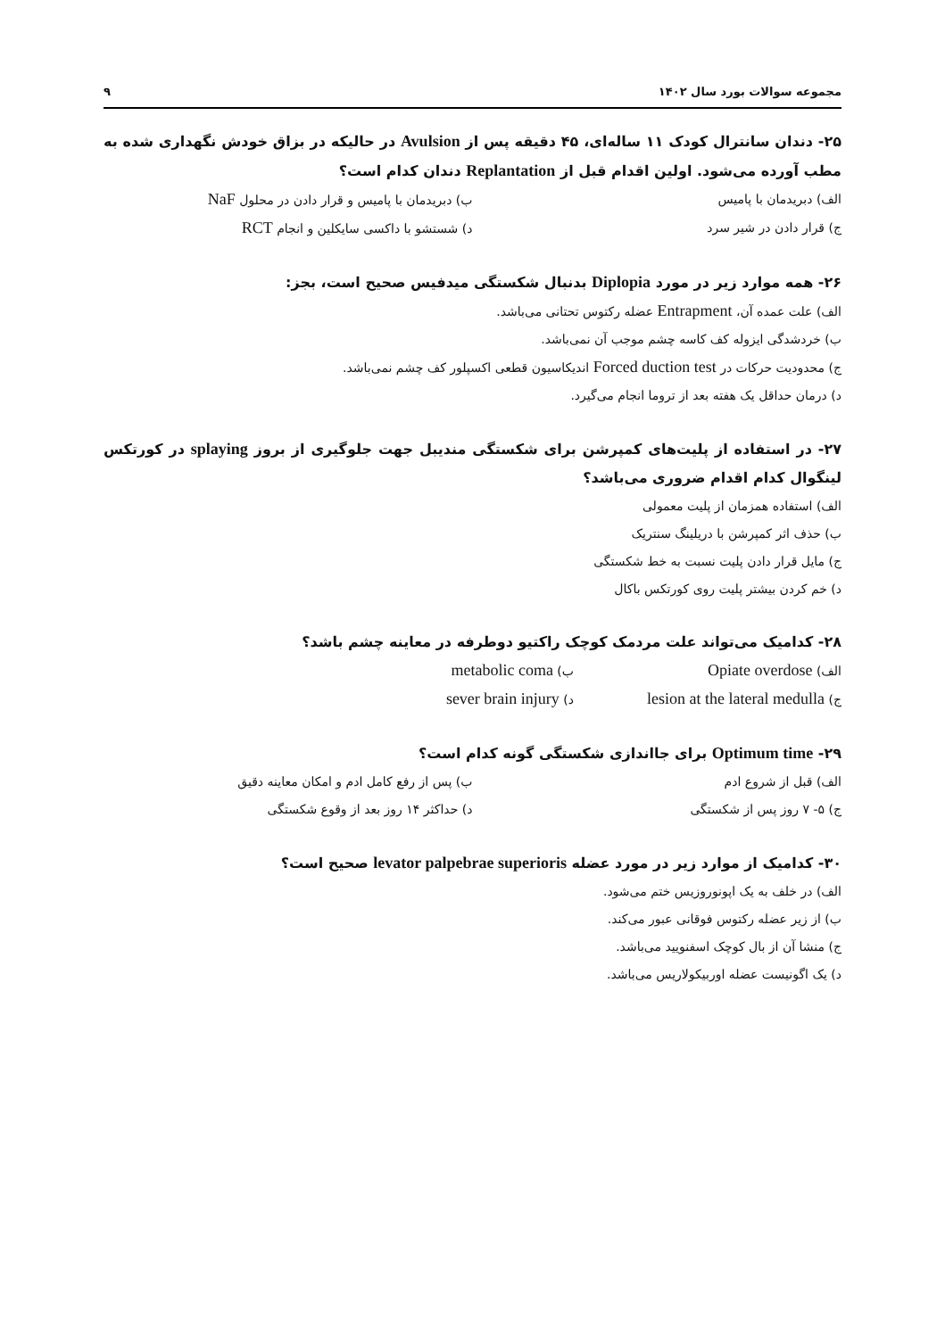مجموعه سوالات بورد سال ۱۴۰۲ ۹
۲۵- دندان سانترال کودک ۱۱ ساله‌ای، ۴۵ دقیقه پس از Avulsion در حالیکه در بزاق خودش نگهداری شده به مطب آورده می‌شود. اولین اقدام قبل از Replantation دندان کدام است؟
الف) دبریدمان با پامیس
ب) دبریدمان با پامیس و قرار دادن در محلول NaF
ج) قرار دادن در شیر سرد
د) شستشو با داکسی سایکلین و انجام RCT
۲۶- همه موارد زیر در مورد Diplopia بدنبال شکستگی میدفیس صحیح است، بجز:
الف) علت عمده آن، Entrapment عضله رکتوس تحتانی می‌باشد.
ب) خردشدگی ایزوله کف کاسه چشم موجب آن نمی‌باشد.
ج) محدودیت حرکات در Forced duction test اندیکاسیون قطعی اکسپلور کف چشم نمی‌باشد.
د) درمان حداقل یک هفته بعد از تروما انجام می‌گیرد.
۲۷- در استفاده از پلیت‌های کمپرشن برای شکستگی مندیبل جهت جلوگیری از بروز splaying در کورتکس لینگوال کدام اقدام ضروری می‌باشد؟
الف) استفاده همزمان از پلیت معمولی
ب) حذف اثر کمپرشن با دریلینگ سنتریک
ج) مایل قرار دادن پلیت نسبت به خط شکستگی
د) خم کردن بیشتر پلیت روی کورتکس باکال
۲۸- کدامیک می‌تواند علت مردمک کوچک راکتیو دوطرفه در معاینه چشم باشد؟
الف) Opiate overdose
ب) metabolic coma
ج) lesion at the lateral medulla
د) sever brain injury
۲۹- Optimum time برای جااندازی شکستگی گونه کدام است؟
الف) قبل از شروع ادم
ب) پس از رفع کامل ادم و امکان معاینه دقیق
ج) ۵- ۷ روز پس از شکستگی
د) حداکثر ۱۴ روز بعد از وقوع شکستگی
۳۰- کدامیک از موارد زیر در مورد عضله levator palpebrae superioris صحیح است؟
الف) در خلف به یک اپونوروزیس ختم می‌شود.
ب) از زیر عضله رکتوس فوقانی عبور می‌کند.
ج) منشا آن از بال کوچک اسفنویید می‌باشد.
د) یک اگونیست عضله اوربیکولاریس می‌باشد.